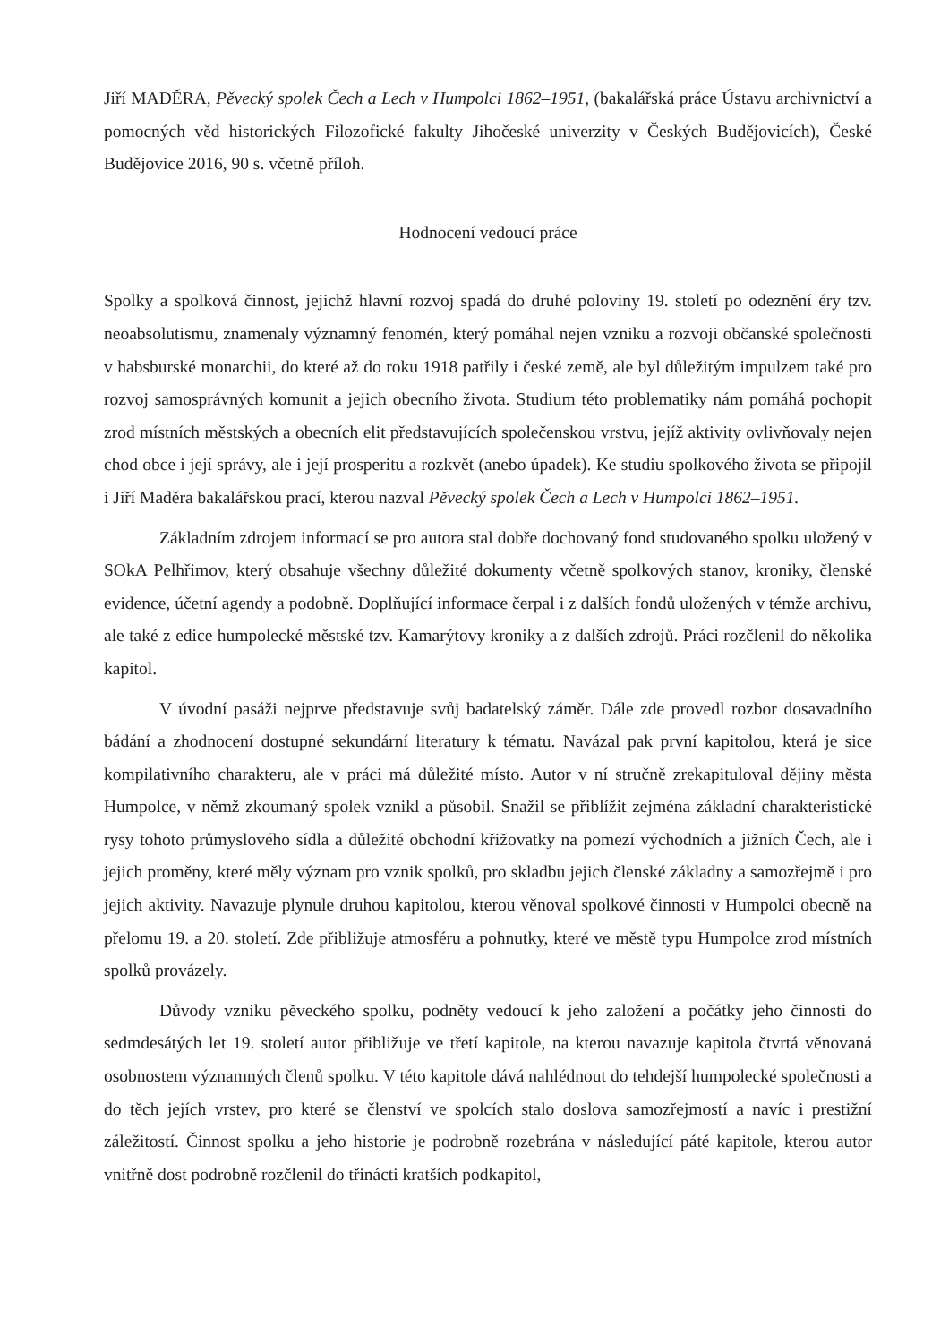Jiří MADĚRA, Pěvecký spolek Čech a Lech v Humpolci 1862–1951, (bakalářská práce Ústavu archivnictví a pomocných věd historických Filozofické fakulty Jihočeské univerzity v Českých Budějovicích), České Budějovice 2016, 90 s. včetně příloh.
Hodnocení vedoucí práce
Spolky a spolková činnost, jejichž hlavní rozvoj spadá do druhé poloviny 19. století po odeznění éry tzv. neoabsolutismu, znamenaly významný fenomén, který pomáhal nejen vzniku a rozvoji občanské společnosti v habsburské monarchii, do které až do roku 1918 patřily i české země, ale byl důležitým impulzem také pro rozvoj samosprávných komunit a jejich obecního života. Studium této problematiky nám pomáhá pochopit zrod místních městských a obecních elit představujících společenskou vrstvu, jejíž aktivity ovlivňovaly nejen chod obce i její správy, ale i její prosperitu a rozkvět (anebo úpadek). Ke studiu spolkového života se připojil i Jiří Maděra bakalářskou prací, kterou nazval Pěvecký spolek Čech a Lech v Humpolci 1862–1951.
Základním zdrojem informací se pro autora stal dobře dochovaný fond studovaného spolku uložený v SOkA Pelhřimov, který obsahuje všechny důležité dokumenty včetně spolkových stanov, kroniky, členské evidence, účetní agendy a podobně. Doplňující informace čerpal i z dalších fondů uložených v témže archivu, ale také z edice humpolecké městské tzv. Kamarýtovy kroniky a z dalších zdrojů. Práci rozčlenil do několika kapitol.
V úvodní pasáži nejprve představuje svůj badatelský záměr. Dále zde provedl rozbor dosavadního bádání a zhodnocení dostupné sekundární literatury k tématu. Navázal pak první kapitolou, která je sice kompilativního charakteru, ale v práci má důležité místo. Autor v ní stručně zrekapituloval dějiny města Humpolce, v němž zkoumaný spolek vznikl a působil. Snažil se přiblížit zejména základní charakteristické rysy tohoto průmyslového sídla a důležité obchodní křižovatky na pomezí východních a jižních Čech, ale i jejich proměny, které měly význam pro vznik spolků, pro skladbu jejich členské základny a samozřejmě i pro jejich aktivity. Navazuje plynule druhou kapitolou, kterou věnoval spolkové činnosti v Humpolci obecně na přelomu 19. a 20. století. Zde přibližuje atmosféru a pohnutky, které ve městě typu Humpolce zrod místních spolků provázely.
Důvody vzniku pěveckého spolku, podněty vedoucí k jeho založení a počátky jeho činnosti do sedmdesátých let 19. století autor přibližuje ve třetí kapitole, na kterou navazuje kapitola čtvrtá věnovaná osobnostem významných členů spolku. V této kapitole dává nahlédnout do tehdejší humpolecké společnosti a do těch jejích vrstev, pro které se členství ve spolcích stalo doslova samozřejmostí a navíc i prestižní záležitostí. Činnost spolku a jeho historie je podrobně rozebrána v následující páté kapitole, kterou autor vnitřně dost podrobně rozčlenil do třinácti kratších podkapitol,